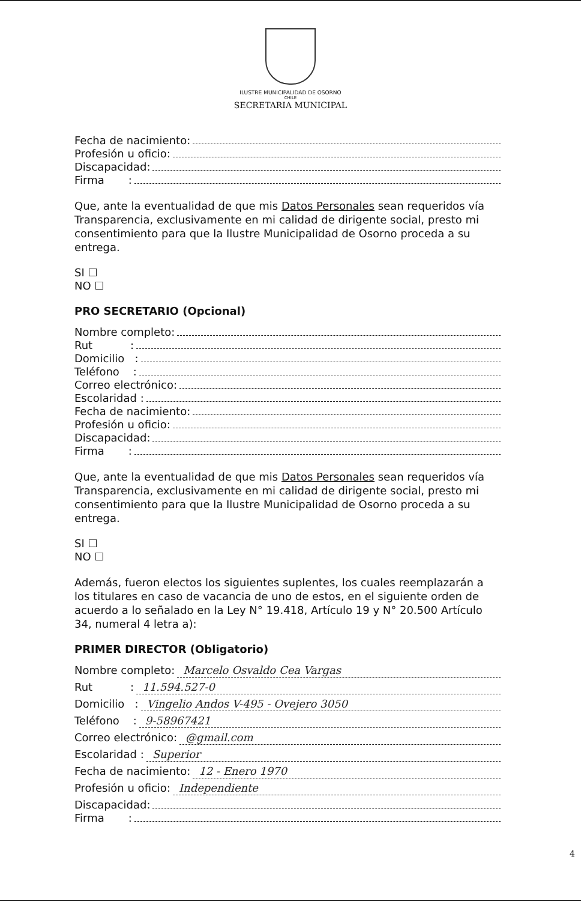ILUSTRE MUNICIPALIDAD DE OSORNO
CHILE
SECRETARIA MUNICIPAL
Fecha de nacimiento:
Profesión u oficio:
Discapacidad:
Firma :
Que, ante la eventualidad de que mis Datos Personales sean requeridos vía Transparencia, exclusivamente en mi calidad de dirigente social, presto mi consentimiento para que la Ilustre Municipalidad de Osorno proceda a su entrega.
SI ☐
NO ☐
PRO SECRETARIO (Opcional)
Nombre completo:
Rut :
Domicilio :
Teléfono :
Correo electrónico:
Escolaridad :
Fecha de nacimiento:
Profesión u oficio:
Discapacidad:
Firma :
Que, ante la eventualidad de que mis Datos Personales sean requeridos vía Transparencia, exclusivamente en mi calidad de dirigente social, presto mi consentimiento para que la Ilustre Municipalidad de Osorno proceda a su entrega.
SI ☐
NO ☐
Además, fueron electos los siguientes suplentes, los cuales reemplazarán a los titulares en caso de vacancia de uno de estos, en el siguiente orden de acuerdo a lo señalado en la Ley N° 19.418, Artículo 19 y N° 20.500 Artículo 34, numeral 4 letra a):
PRIMER DIRECTOR (Obligatorio)
Nombre completo: Marcelo Osvaldo Cea Vargas
Rut : 11.594.527-0
Domicilio : Vingelio Andos V-495 - Ovejero 3050
Teléfono : 9-58967421
Correo electrónico: @gmail.com
Escolaridad : Superior
Fecha de nacimiento: 12 - Enero 1970
Profesión u oficio: Independiente
Discapacidad:
Firma :
4